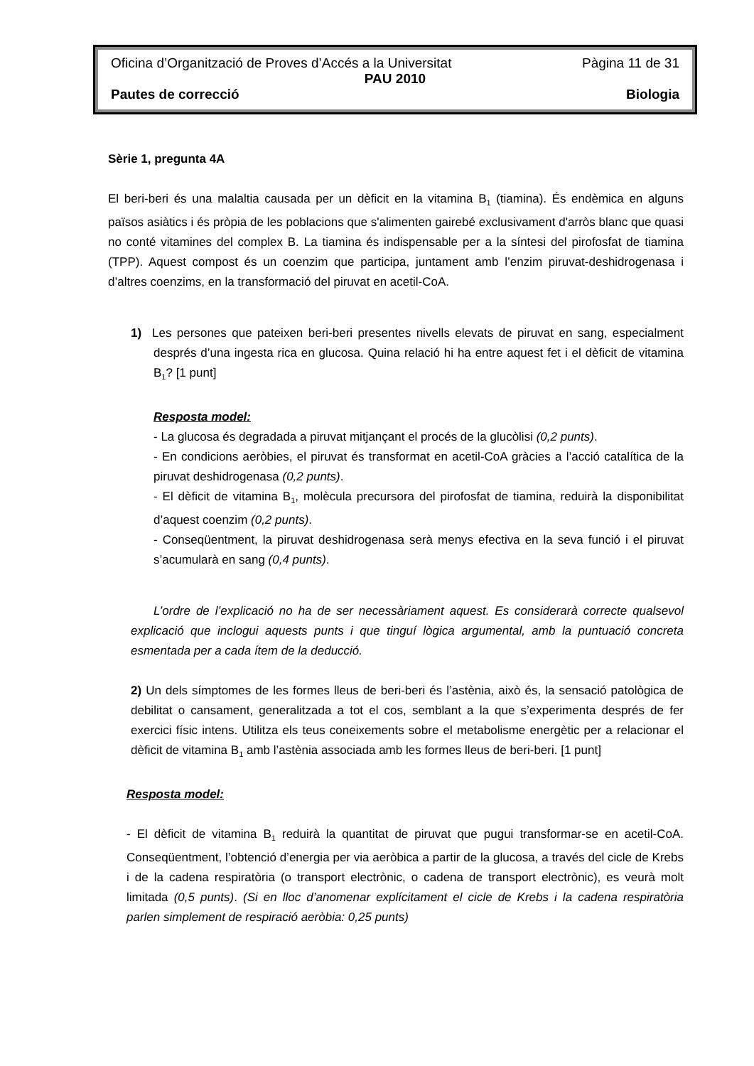Oficina d’Organització de Proves d’Accés a la Universitat Pàgina 11 de 31
PAU 2010
Pautes de correcció Biologia
Sèrie 1, pregunta 4A
El beri-beri és una malaltia causada per un dèficit en la vitamina B<sub>1</sub> (tiamina). És endèmica en alguns països asiàtics i és pròpia de les poblacions que s'alimenten gairebé exclusivament d'arròs blanc que quasi no conté vitamines del complex B. La tiamina és indispensable per a la síntesi del pirofosfat de tiamina (TPP). Aquest compost és un coenzim que participa, juntament amb l’enzim piruvat-deshidrogenasa i d’altres coenzims, en la transformació del piruvat en acetil-CoA.
1) Les persones que pateixen beri-beri presentes nivells elevats de piruvat en sang, especialment després d’una ingesta rica en glucosa. Quina relació hi ha entre aquest fet i el dèficit de vitamina B<sub>1</sub>? [1 punt]
Resposta model:
- La glucosa és degradada a piruvat mitjançant el procés de la glucòlisi (0,2 punts).
- En condicions aeròbies, el piruvat és transformat en acetil-CoA gràcies a l’acció catalítica de la piruvat deshidrogenasa (0,2 punts).
- El dèficit de vitamina B<sub>1</sub>, molècula precursora del pirofosfat de tiamina, reduirà la disponibilitat d’aquest coenzim (0,2 punts).
- Conseqüentment, la piruvat deshidrogenasa serà menys efectiva en la seva funció i el piruvat s’acumularà en sang (0,4 punts).
L’ordre de l’explicació no ha de ser necessàriament aquest. Es considerarà correcte qualsevol explicació que inclogui aquests punts i que tinguí lògica argumental, amb la puntuació concreta esmentada per a cada ítem de la deducció.
2) Un dels símptomes de les formes lleus de beri-beri és l’astènia, això és, la sensació patològica de debilitat o cansament, generalitzada a tot el cos, semblant a la que s’experimenta després de fer exercici físic intens. Utilitza els teus coneixements sobre el metabolisme energètic per a relacionar el dèficit de vitamina B<sub>1</sub> amb l’astènia associada amb les formes lleus de beri-beri. [1 punt]
Resposta model:
- El dèficit de vitamina B<sub>1</sub> reduirà la quantitat de piruvat que pugui transformar-se en acetil-CoA. Conseqüentment, l’obtenció d’energia per via aeròbica a partir de la glucosa, a través del cicle de Krebs i de la cadena respiratòria (o transport electrònic, o cadena de transport electrònic), es veurà molt limitada (0,5 punts). (Si en lloc d’anomenar explícitament el cicle de Krebs i la cadena respiratòria parlen simplement de respiració aeròbia: 0,25 punts)